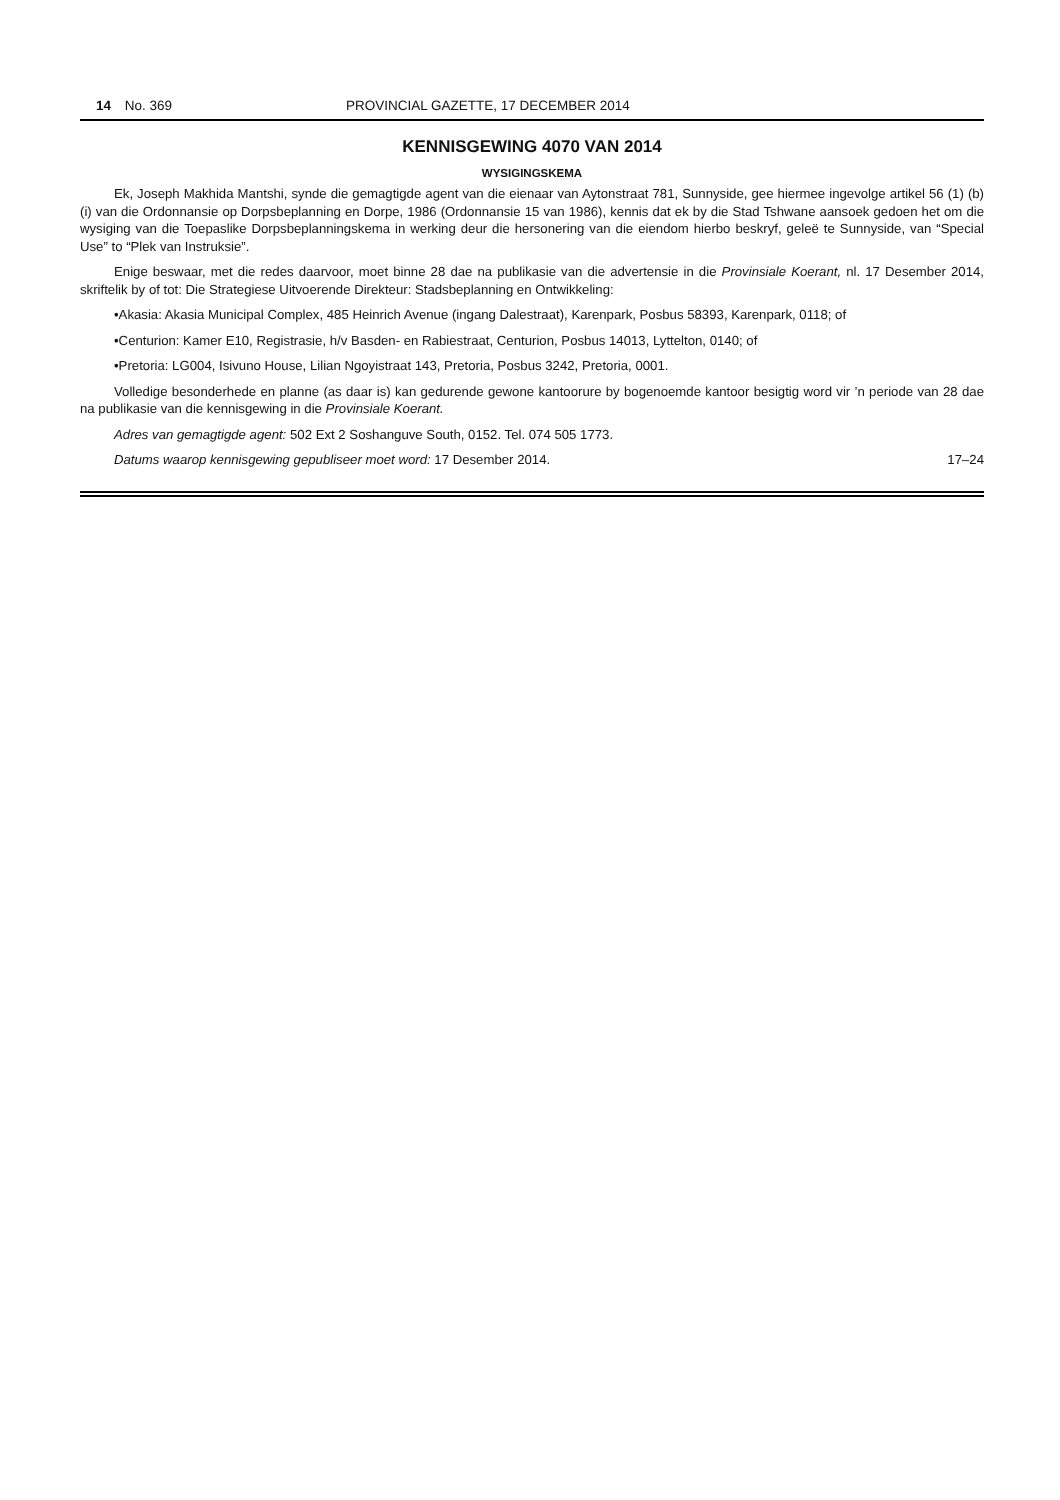14 No. 369 PROVINCIAL GAZETTE, 17 DECEMBER 2014
KENNISGEWING 4070 VAN 2014
WYSIGINGSKEMA
Ek, Joseph Makhida Mantshi, synde die gemagtigde agent van die eienaar van Aytonstraat 781, Sunnyside, gee hiermee ingevolge artikel 56 (1) (b) (i) van die Ordonnansie op Dorpsbeplanning en Dorpe, 1986 (Ordonnansie 15 van 1986), kennis dat ek by die Stad Tshwane aansoek gedoen het om die wysiging van die Toepaslike Dorpsbeplanningskema in werking deur die hersonering van die eiendom hierbo beskryf, geleë te Sunnyside, van “Special Use” to “Plek van Instruksie”.
Enige beswaar, met die redes daarvoor, moet binne 28 dae na publikasie van die advertensie in die Provinsiale Koerant, nl. 17 Desember 2014, skriftelik by of tot: Die Strategiese Uitvoerende Direkteur: Stadsbeplanning en Ontwikkeling:
•Akasia: Akasia Municipal Complex, 485 Heinrich Avenue (ingang Dalestraat), Karenpark, Posbus 58393, Karenpark, 0118; of
•Centurion: Kamer E10, Registrasie, h/v Basden- en Rabiestraat, Centurion, Posbus 14013, Lyttelton, 0140; of
•Pretoria: LG004, Isivuno House, Lilian Ngoyistraat 143, Pretoria, Posbus 3242, Pretoria, 0001.
Volledige besonderhede en planne (as daar is) kan gedurende gewone kantoorure by bogenoemde kantoor besigtig word vir ’n periode van 28 dae na publikasie van die kennisgewing in die Provinsiale Koerant.
Adres van gemagtigde agent: 502 Ext 2 Soshanguve South, 0152. Tel. 074 505 1773.
Datums waarop kennisgewing gepubliseer moet word: 17 Desember 2014. 17–24